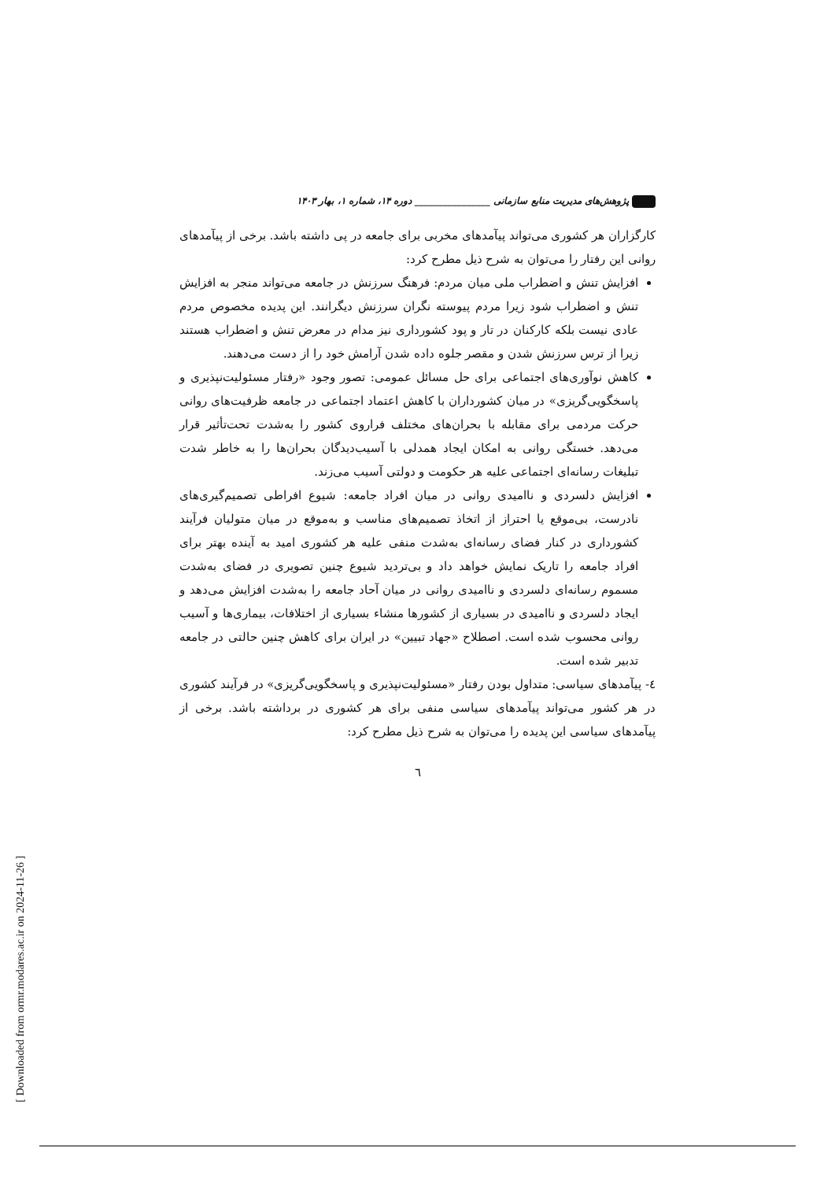پژوهش‌های مدیریت منابع سازمانی ________________ دوره ۱۴، شماره ۱، بهار ۱۴۰۳
کارگزاران هر کشوری می‌تواند پیآمدهای مخربی برای جامعه در پی داشته باشد. برخی از پیآمدهای روانی این رفتار را می‌توان به شرح ذیل مطرح کرد:
افزایش تنش و اضطراب ملی میان مردم: فرهنگ سرزنش در جامعه می‌تواند منجر به افزایش تنش و اضطراب شود زیرا مردم پیوسته نگران سرزنش دیگرانند. این پدیده مخصوص مردم عادی نیست بلکه کارکنان در تار و پود کشورداری نیز مدام در معرض تنش و اضطراب هستند زیرا از ترس سرزنش شدن و مقصر جلوه داده شدن آرامش خود را از دست می‌دهند.
کاهش نوآوری‌های اجتماعی برای حل مسائل عمومی: تصور وجود «رفتار مسئولیت‌نپذیری و پاسخگویی‌گریزی» در میان کشورداران با کاهش اعتماد اجتماعی در جامعه ظرفیت‌های روانی حرکت مردمی برای مقابله با بحران‌های مختلف فراروی کشور را به‌شدت تحت‌تأثیر قرار می‌دهد. خستگی روانی به امکان ایجاد همدلی با آسیب‌دیدگان بحران‌ها را به خاطر شدت تبلیغات رسانه‌ای اجتماعی علیه هر حکومت و دولتی آسیب می‌زند.
افزایش دلسردی و ناامیدی روانی در میان افراد جامعه: شیوع افراطی تصمیم‌گیری‌های نادرست، بی‌موقع یا احتراز از اتخاذ تصمیم‌های مناسب و به‌موقع در میان متولیان فرآیند کشورداری در کنار فضای رسانه‌ای به‌شدت منفی علیه هر کشوری امید به آینده بهتر برای افراد جامعه را تاریک نمایش خواهد داد و بی‌تردید شیوع چنین تصویری در فضای به‌شدت مسموم رسانه‌ای دلسردی و ناامیدی روانی در میان آحاد جامعه را به‌شدت افزایش می‌دهد و ایجاد دلسردی و ناامیدی در بسیاری از کشورها منشاء بسیاری از اختلافات، بیماری‌ها و آسیب روانی محسوب شده است. اصطلاح «جهاد تبیین» در ایران برای کاهش چنین حالتی در جامعه تدبیر شده است.
٤- پیآمدهای سیاسی: متداول بودن رفتار «مسئولیت‌نپذیری و پاسخگویی‌گریزی» در فرآیند کشوری در هر کشور می‌تواند پیآمدهای سیاسی منفی برای هر کشوری در برداشته باشد. برخی از پیآمدهای سیاسی این پدیده را می‌توان به شرح ذیل مطرح کرد:
٦
[ Downloaded from ormr.modares.ac.ir on 2024-11-26 ]